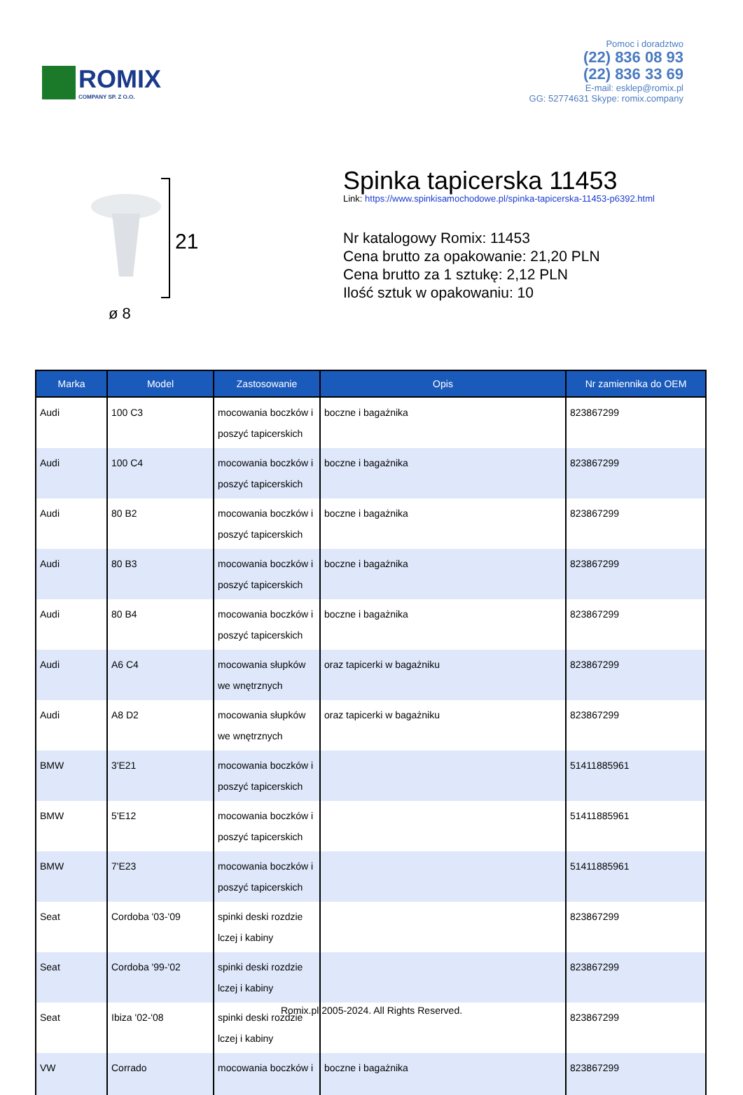ROMIX
COMPANY SP. Z O.O.
Pomoc i doradztwo
(22) 836 08 93
(22) 836 33 69
E-mail: esklep@romix.pl
GG: 52774631 Skype: romix.company
21
ø 8
Spinka tapicerska 11453
Link: https://www.spinkisamochodowe.pl/spinka-tapicerska-11453-p6392.html
Nr katalogowy Romix: 11453
Cena brutto za opakowanie: 21,20 PLN
Cena brutto za 1 sztukę: 2,12 PLN
Ilość sztuk w opakowaniu: 10
| Marka | Model | Zastosowanie | Opis | Nr zamiennika do OEM |
| --- | --- | --- | --- | --- |
| Audi | 100 C3 | mocowania boczków i poszyć tapicerskich | boczne i bagażnika | 823867299 |
| Audi | 100 C4 | mocowania boczków i poszyć tapicerskich | boczne i bagażnika | 823867299 |
| Audi | 80 B2 | mocowania boczków i poszyć tapicerskich | boczne i bagażnika | 823867299 |
| Audi | 80 B3 | mocowania boczków i poszyć tapicerskich | boczne i bagażnika | 823867299 |
| Audi | 80 B4 | mocowania boczków i poszyć tapicerskich | boczne i bagażnika | 823867299 |
| Audi | A6 C4 | mocowania słupków we wnętrznych | oraz tapicerki w bagażniku | 823867299 |
| Audi | A8 D2 | mocowania słupków we wnętrznych | oraz tapicerki w bagażniku | 823867299 |
| BMW | 3'E21 | mocowania boczków i poszyć tapicerskich | | 51411885961 |
| BMW | 5'E12 | mocowania boczków i poszyć tapicerskich | | 51411885961 |
| BMW | 7'E23 | mocowania boczków i poszyć tapicerskich | | 51411885961 |
| Seat | Cordoba '03-'09 | spinki deski rozdzie lczej i kabiny | | 823867299 |
| Seat | Cordoba '99-'02 | spinki deski rozdzie lczej i kabiny | | 823867299 |
| Seat | Ibiza '02-'08 | spinki deski rozdzie lczej i kabiny | | 823867299 |
| VW | Corrado | mocowania boczków i | boczne i bagażnika | 823867299 |
Romix.pl 2005-2024. All Rights Reserved.